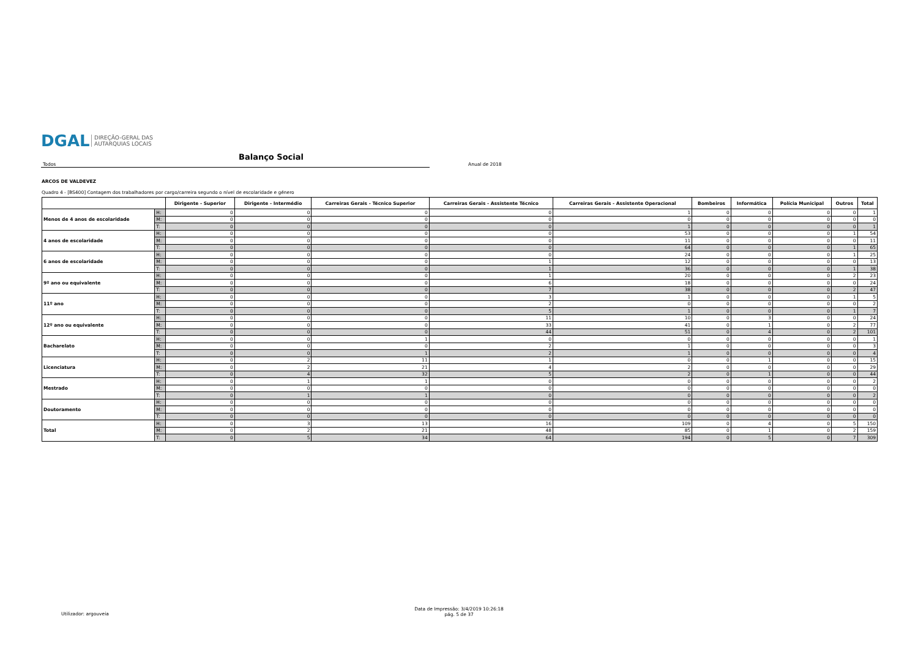DGAL DIREÇÃO-GERAL DAS
AUTARQUIAS LOCAIS
Balanço Social
Todos Anual de 2018
ARCOS DE VALDEVEZ
Quadro 4 - [BS400] Contagem dos trabalhadores por cargo/carreira segundo o nível de escolaridade e género
| | | Dirigente - Superior | Dirigente - Intermédio | Carreiras Gerais - Técnico Superior | Carreiras Gerais - Assistente Técnico | Carreiras Gerais - Assistente Operacional | Bombeiros | Informática | Polícia Municipal | Outros | Total |
| --- | --- | --- | --- | --- | --- | --- | --- | --- | --- | --- | --- |
| Menos de 4 anos de escolaridade | H: | 0 | 0 | 0 | 0 | 1 | 0 | 0 | 0 | 0 | 1 |
| | M: | 0 | 0 | 0 | 0 | 0 | 0 | 0 | 0 | 0 | 0 |
| | T: | 0 | 0 | 0 | 0 | 1 | 0 | 0 | 0 | 0 | 1 |
| 4 anos de escolaridade | H: | 0 | 0 | 0 | 0 | 53 | 0 | 0 | 0 | 1 | 54 |
| | M: | 0 | 0 | 0 | 0 | 11 | 0 | 0 | 0 | 0 | 11 |
| | T: | 0 | 0 | 0 | 0 | 64 | 0 | 0 | 0 | 1 | 65 |
| 6 anos de escolaridade | H: | 0 | 0 | 0 | 0 | 24 | 0 | 0 | 0 | 1 | 25 |
| | M: | 0 | 0 | 0 | 1 | 12 | 0 | 0 | 0 | 0 | 13 |
| | T: | 0 | 0 | 0 | 1 | 36 | 0 | 0 | 0 | 1 | 38 |
| 9º ano ou equivalente | H: | 0 | 0 | 0 | 1 | 20 | 0 | 0 | 0 | 2 | 23 |
| | M: | 0 | 0 | 0 | 6 | 18 | 0 | 0 | 0 | 0 | 24 |
| | T: | 0 | 0 | 0 | 7 | 38 | 0 | 0 | 0 | 2 | 47 |
| 11º ano | H: | 0 | 0 | 0 | 3 | 1 | 0 | 0 | 0 | 1 | 5 |
| | M: | 0 | 0 | 0 | 2 | 0 | 0 | 0 | 0 | 0 | 2 |
| | T: | 0 | 0 | 0 | 5 | 1 | 0 | 0 | 0 | 1 | 7 |
| 12º ano ou equivalente | H: | 0 | 0 | 0 | 11 | 10 | 0 | 3 | 0 | 0 | 24 |
| | M: | 0 | 0 | 0 | 33 | 41 | 0 | 1 | 0 | 2 | 77 |
| | T: | 0 | 0 | 0 | 44 | 51 | 0 | 4 | 0 | 2 | 101 |
| Bacharelato | H: | 0 | 0 | 1 | 0 | 0 | 0 | 0 | 0 | 0 | 1 |
| | M: | 0 | 0 | 0 | 2 | 1 | 0 | 0 | 0 | 0 | 3 |
| | T: | 0 | 0 | 1 | 2 | 1 | 0 | 0 | 0 | 0 | 4 |
| Licenciatura | H: | 0 | 2 | 11 | 1 | 0 | 0 | 1 | 0 | 0 | 15 |
| | M: | 0 | 2 | 21 | 4 | 2 | 0 | 0 | 0 | 0 | 29 |
| | T: | 0 | 4 | 32 | 5 | 2 | 0 | 1 | 0 | 0 | 44 |
| Mestrado | H: | 0 | 1 | 1 | 0 | 0 | 0 | 0 | 0 | 0 | 2 |
| | M: | 0 | 0 | 0 | 0 | 0 | 0 | 0 | 0 | 0 | 0 |
| | T: | 0 | 1 | 1 | 0 | 0 | 0 | 0 | 0 | 0 | 2 |
| Doutoramento | H: | 0 | 0 | 0 | 0 | 0 | 0 | 0 | 0 | 0 | 0 |
| | M: | 0 | 0 | 0 | 0 | 0 | 0 | 0 | 0 | 0 | 0 |
| | T: | 0 | 0 | 0 | 0 | 0 | 0 | 0 | 0 | 0 | 0 |
| Total | H: | 0 | 3 | 13 | 16 | 109 | 0 | 4 | 0 | 5 | 150 |
| | M: | 0 | 2 | 21 | 48 | 85 | 0 | 1 | 0 | 2 | 159 |
| | T: | 0 | 5 | 34 | 64 | 194 | 0 | 5 | 0 | 7 | 309 |
Utilizador: argouveia
Data de Impressão: 3/4/2019 10:26:18
pág. 5 de 37